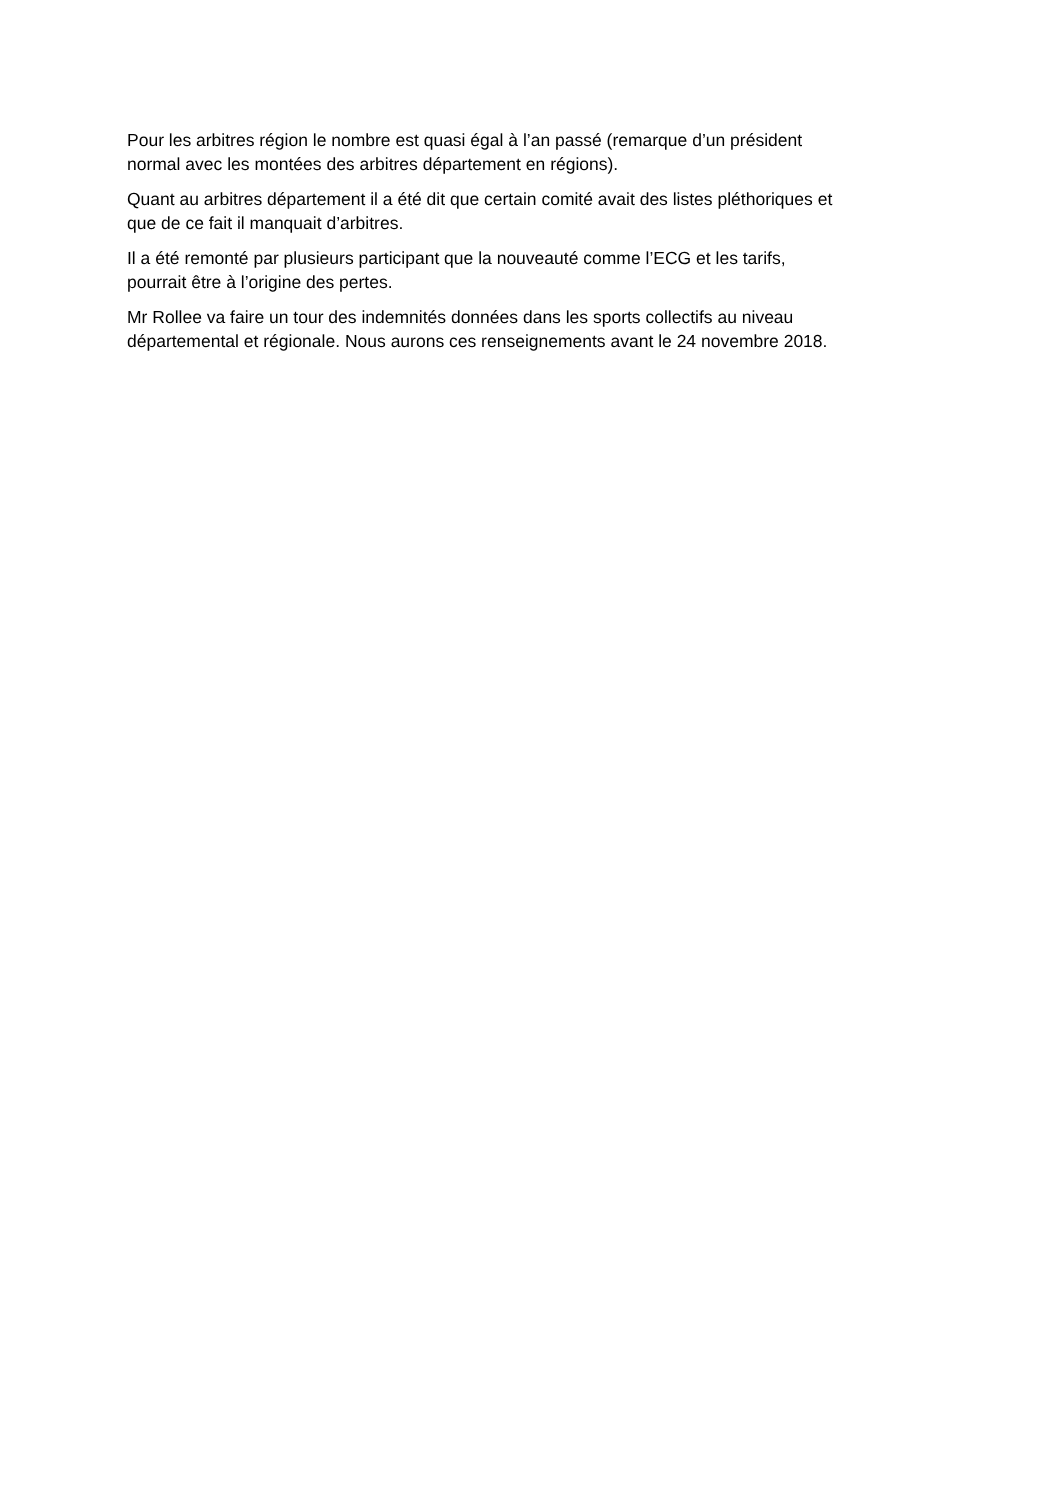Pour les arbitres région le nombre est quasi égal à l’an passé (remarque d’un président
normal avec les montées des arbitres département en régions).
Quant au arbitres département il a été dit que certain comité avait des listes pléthoriques et
que de ce fait il manquait d’arbitres.
Il a été remonté par plusieurs participant que la nouveauté comme l’ECG et les tarifs,
pourrait être à l’origine des pertes.
Mr Rollee va faire un tour des indemnités données dans les sports collectifs au niveau
départemental et régionale. Nous aurons ces renseignements avant le 24 novembre 2018.